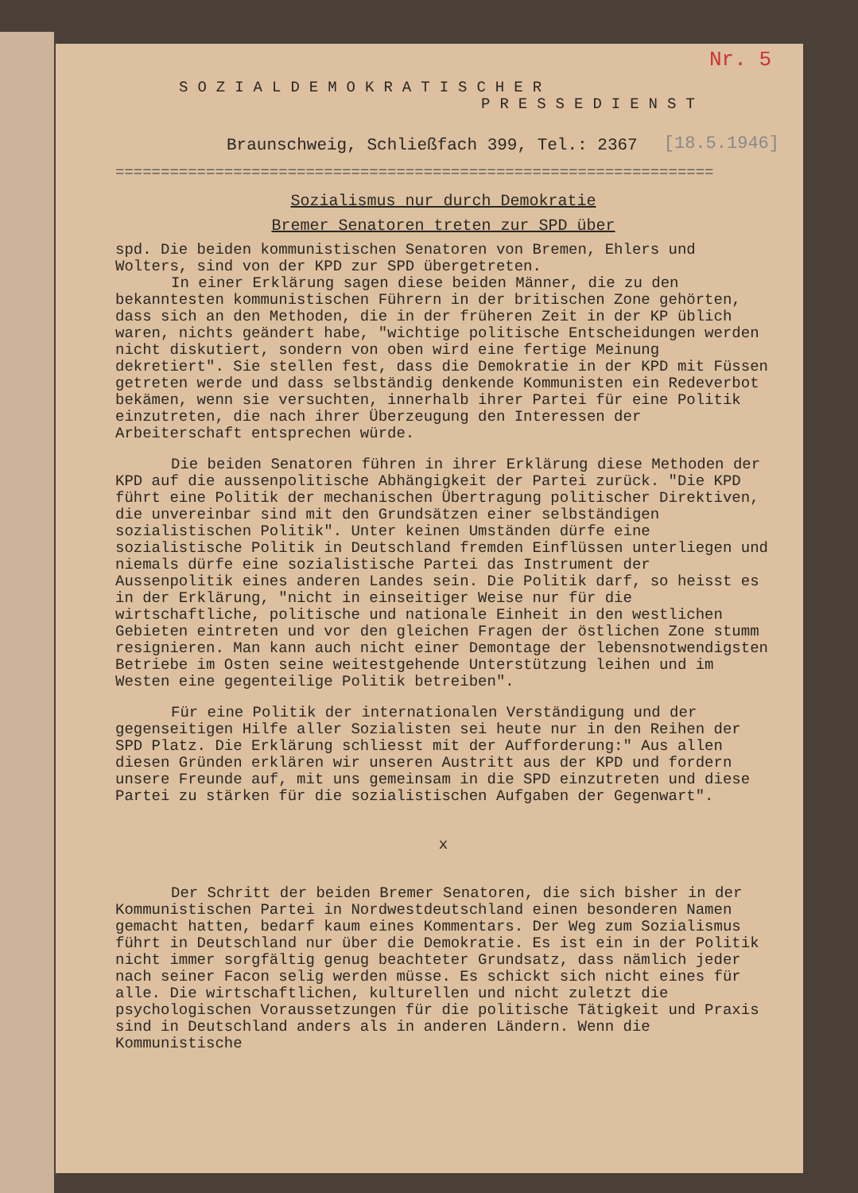Nr. 5
[18.5.1946]
SOZIALDEMOKRATISCHER
PRESSEDIENST
Braunschweig, Schließfach 399, Tel.: 2367
==================================================================
Sozialismus nur durch Demokratie
Bremer Senatoren treten zur SPD über
spd. Die beiden kommunistischen Senatoren von Bremen, Ehlers und Wolters, sind von der KPD zur SPD übergetreten.
In einer Erklärung sagen diese beiden Männer, die zu den bekanntesten kommunistischen Führern in der britischen Zone gehörten, dass sich an den Methoden, die in der früheren Zeit in der KP üblich waren, nichts geändert habe, "wichtige politische Entscheidungen werden nicht diskutiert, sondern von oben wird eine fertige Meinung dekretiert". Sie stellen fest, dass die Demokratie in der KPD mit Füssen getreten werde und dass selbständig denkende Kommunisten ein Redeverbot bekämen, wenn sie versuchten, innerhalb ihrer Partei für eine Politik einzutreten, die nach ihrer Überzeugung den Interessen der Arbeiterschaft entsprechen würde.
Die beiden Senatoren führen in ihrer Erklärung diese Methoden der KPD auf die aussenpolitische Abhängigkeit der Partei zurück. "Die KPD führt eine Politik der mechanischen Übertragung politischer Direktiven, die unvereinbar sind mit den Grundsätzen einer selbständigen sozialistischen Politik". Unter keinen Umständen dürfe eine sozialistische Politik in Deutschland fremden Einflüssen unterliegen und niemals dürfe eine sozialistische Partei das Instrument der Aussenpolitik eines anderen Landes sein. Die Politik darf, so heisst es in der Erklärung, "nicht in einseitiger Weise nur für die wirtschaftliche, politische und nationale Einheit in den westlichen Gebieten eintreten und vor den gleichen Fragen der östlichen Zone stumm resignieren. Man kann auch nicht einer Demontage der lebensnotwendigsten Betriebe im Osten seine weitestgehende Unterstützung leihen und im Westen eine gegenteilige Politik betreiben".
Für eine Politik der internationalen Verständigung und der gegenseitigen Hilfe aller Sozialisten sei heute nur in den Reihen der SPD Platz. Die Erklärung schliesst mit der Aufforderung:" Aus allen diesen Gründen erklären wir unseren Austritt aus der KPD und fordern unsere Freunde auf, mit uns gemeinsam in die SPD einzutreten und diese Partei zu stärken für die sozialistischen Aufgaben der Gegenwart".
x
Der Schritt der beiden Bremer Senatoren, die sich bisher in der Kommunistischen Partei in Nordwestdeutschland einen besonderen Namen gemacht hatten, bedarf kaum eines Kommentars. Der Weg zum Sozialismus führt in Deutschland nur über die Demokratie. Es ist ein in der Politik nicht immer sorgfältig genug beachteter Grundsatz, dass nämlich jeder nach seiner Facon selig werden müsse. Es schickt sich nicht eines für alle. Die wirtschaftlichen, kulturellen und nicht zuletzt die psychologischen Voraussetzungen für die politische Tätigkeit und Praxis sind in Deutschland anders als in anderen Ländern. Wenn die Kommunistische